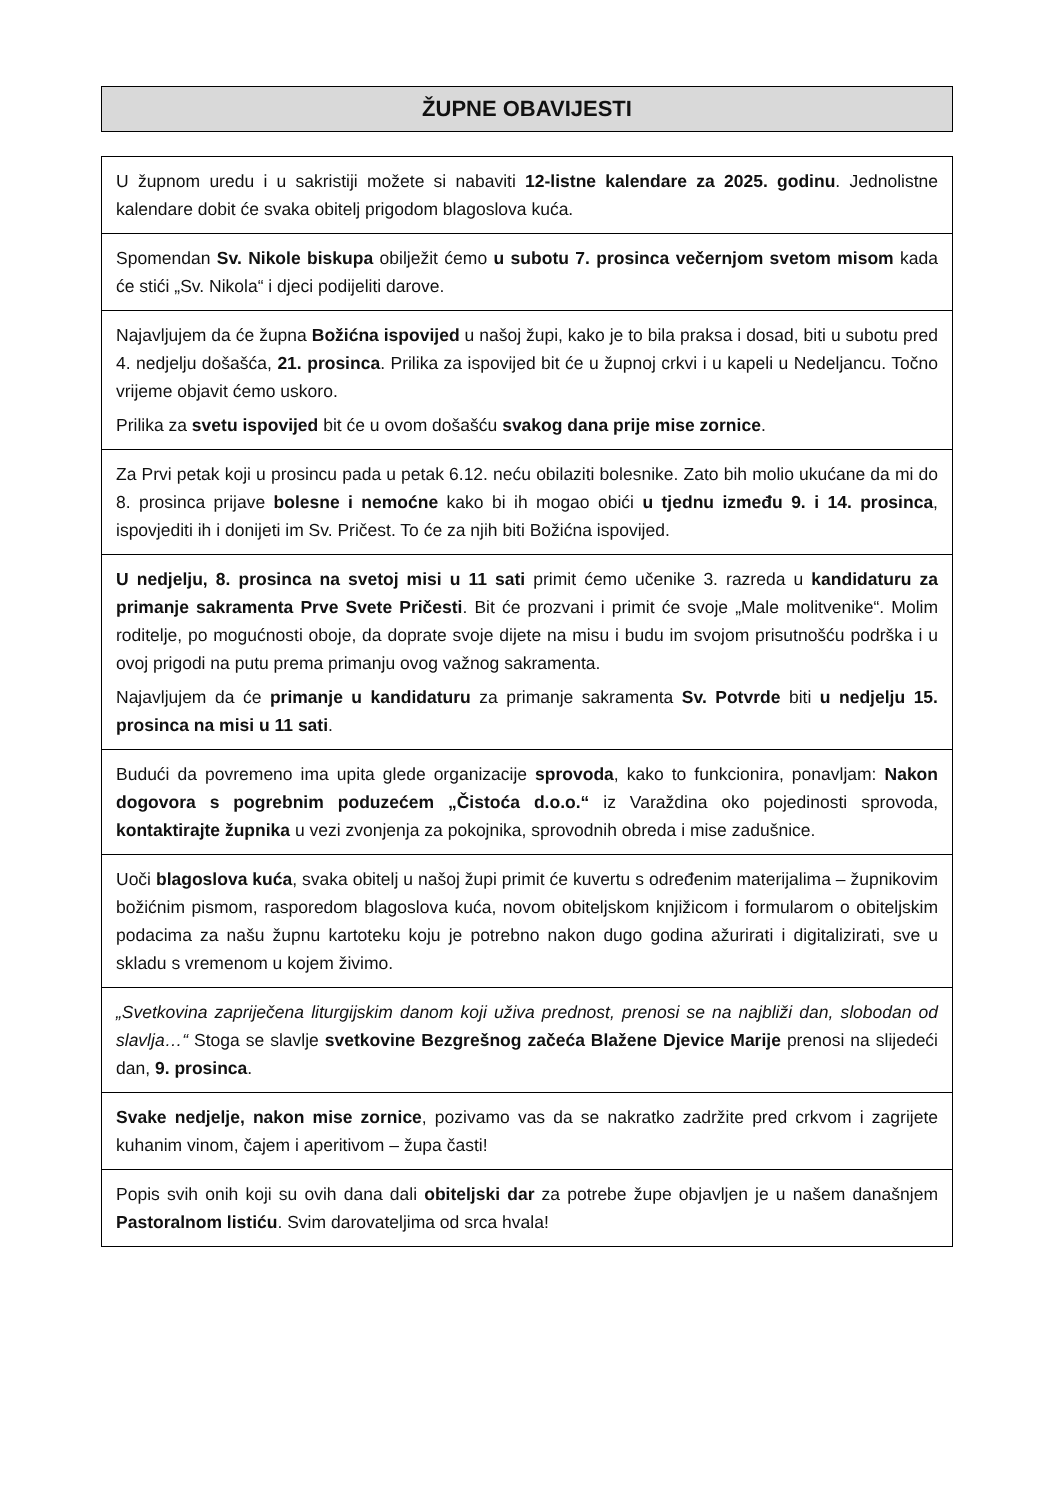ŽUPNE OBAVIJESTI
U župnom uredu i u sakristiji možete si nabaviti 12-listne kalendare za 2025. godinu. Jednolistne kalendare dobit će svaka obitelj prigodom blagoslova kuća.
Spomendan Sv. Nikole biskupa obilježit ćemo u subotu 7. prosinca večernjom svetom misom kada će stići „Sv. Nikola“ i djeci podijeliti darove.
Najavljujem da će župna Božićna ispovijed u našoj župi, kako je to bila praksa i dosad, biti u subotu pred 4. nedjelju došašća, 21. prosinca. Prilika za ispovijed bit će u župnoj crkvi i u kapeli u Nedeljancu. Točno vrijeme objavit ćemo uskoro.
Prilika za svetu ispovijed bit će u ovom došašću svakog dana prije mise zornice.
Za Prvi petak koji u prosincu pada u petak 6.12. neću obilaziti bolesnike. Zato bih molio ukućane da mi do 8. prosinca prijave bolesne i nemoćne kako bi ih mogao obići u tjednu između 9. i 14. prosinca, ispovjediti ih i donijeti im Sv. Pričest. To će za njih biti Božićna ispovijed.
U nedjelju, 8. prosinca na svetoj misi u 11 sati primit ćemo učenike 3. razreda u kandidaturu za primanje sakramenta Prve Svete Pričesti. Bit će prozvani i primit će svoje „Male molitvenike“. Molim roditelje, po mogućnosti oboje, da doprate svoje dijete na misu i budu im svojom prisutnošću podrška i u ovoj prigodi na putu prema primanju ovog važnog sakramenta.
Najavljujem da će primanje u kandidaturu za primanje sakramenta Sv. Potvrde biti u nedjelju 15. prosinca na misi u 11 sati.
Budući da povremeno ima upita glede organizacije sprovoda, kako to funkcionira, ponavljam: Nakon dogovora s pogrebnim poduzećem „Čistoća d.o.o.“ iz Varaždina oko pojedinosti sprovoda, kontaktirajte župnika u vezi zvonjenja za pokojnika, sprovodnih obreda i mise zadušnice.
Uoči blagoslova kuća, svaka obitelj u našoj župi primit će kuvertu s određenim materijalima – župnikovim božićnim pismom, rasporedom blagoslova kuća, novom obiteljskom knjižicom i formularom o obiteljskim podacima za našu župnu kartoteku koju je potrebno nakon dugo godina ažurirati i digitalizirati, sve u skladu s vremenom u kojem živimo.
„Svetkovina zapriječena liturgijskim danom koji uživa prednost, prenosi se na najbliži dan, slobodan od slavlja…“ Stoga se slavlje svetkovine Bezgrešnog začeća Blažene Djevice Marije prenosi na slijedeći dan, 9. prosinca.
Svake nedjelje, nakon mise zornice, pozivamo vas da se nakratko zadržite pred crkvom i zagrijete kuhanim vinom, čajem i aperitivom – župa časti!
Popis svih onih koji su ovih dana dali obiteljski dar za potrebe župe objavljen je u našem današnjem Pastoralnom listiću. Svim darovateljima od srca hvala!